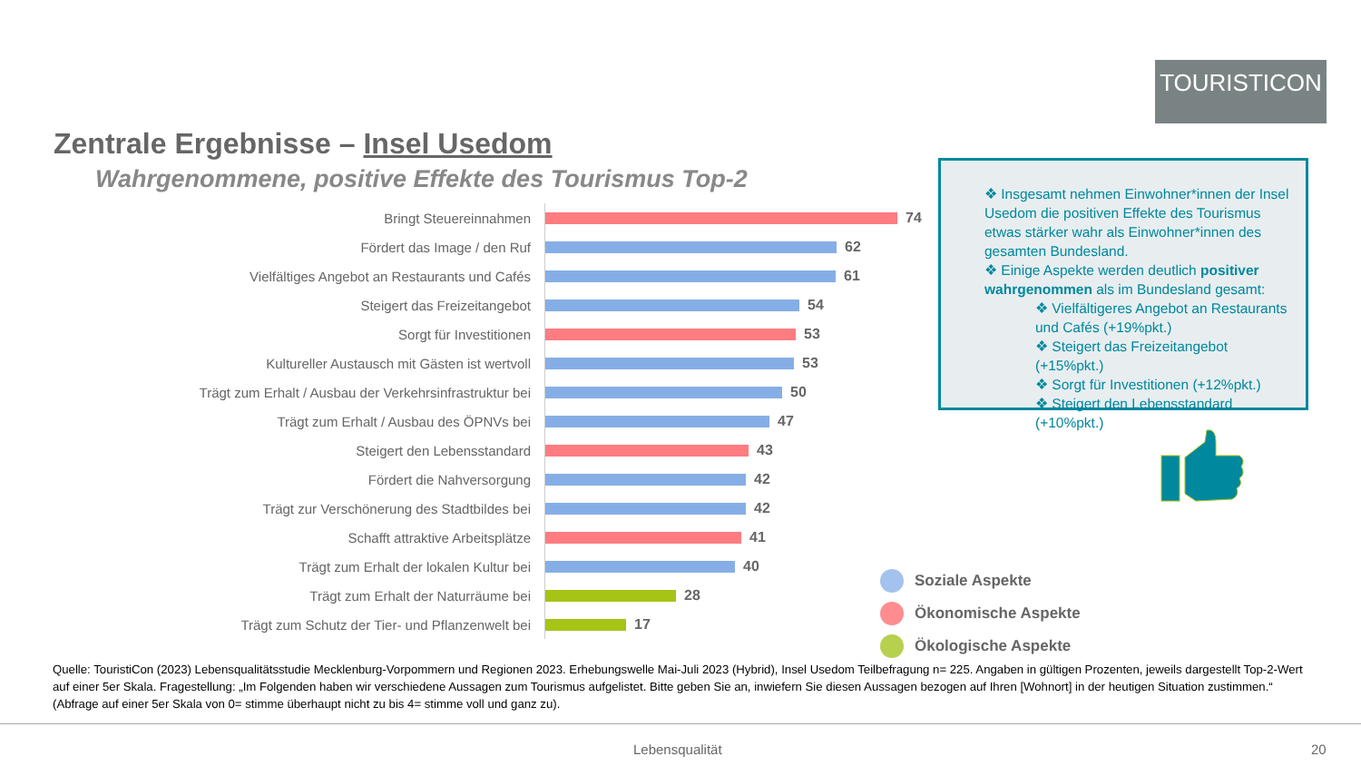TOURISTICON
Zentrale Ergebnisse – Insel Usedom
Wahrgenommene, positive Effekte des Tourismus Top-2
Bringt Steuereinnahmen 74
Fördert das Image / den Ruf 62
Vielfältiges Angebot an Restaurants und Cafés 61
Steigert das Freizeitangebot 54
Sorgt für Investitionen 53
Kultureller Austausch mit Gästen ist wertvoll 53
Trägt zum Erhalt / Ausbau der Verkehrsinfrastruktur bei 50
Trägt zum Erhalt / Ausbau des ÖPNVs bei 47
Steigert den Lebensstandard 43
Fördert die Nahversorgung 42
Trägt zur Verschönerung des Stadtbildes bei 42
Schafft attraktive Arbeitsplätze 41
Trägt zum Erhalt der lokalen Kultur bei 40
Trägt zum Erhalt der Naturräume bei 28
Trägt zum Schutz der Tier- und Pflanzenwelt bei 17
❖ Insgesamt nehmen Einwohner*innen der Insel Usedom die positiven Effekte des Tourismus etwas stärker wahr als Einwohner*innen des gesamten Bundesland.
❖ Einige Aspekte werden deutlich positiver wahrgenommen als im Bundesland gesamt:
❖ Vielfältigeres Angebot an Restaurants und Cafés (+19%pkt.)
❖ Steigert das Freizeitangebot (+15%pkt.)
❖ Sorgt für Investitionen (+12%pkt.)
❖ Steigert den Lebensstandard (+10%pkt.)
Soziale Aspekte
Ökonomische Aspekte
Ökologische Aspekte
Quelle: TouristiCon (2023) Lebensqualitätsstudie Mecklenburg-Vorpommern und Regionen 2023. Erhebungswelle Mai-Juli 2023 (Hybrid), Insel Usedom Teilbefragung n= 225. Angaben in gültigen Prozenten, jeweils dargestellt Top-2-Wert auf einer 5er Skala. Fragestellung: „Im Folgenden haben wir verschiedene Aussagen zum Tourismus aufgelistet. Bitte geben Sie an, inwiefern Sie diesen Aussagen bezogen auf Ihren [Wohnort] in der heutigen Situation zustimmen.“ (Abfrage auf einer 5er Skala von 0= stimme überhaupt nicht zu bis 4= stimme voll und ganz zu).
Lebensqualität 20